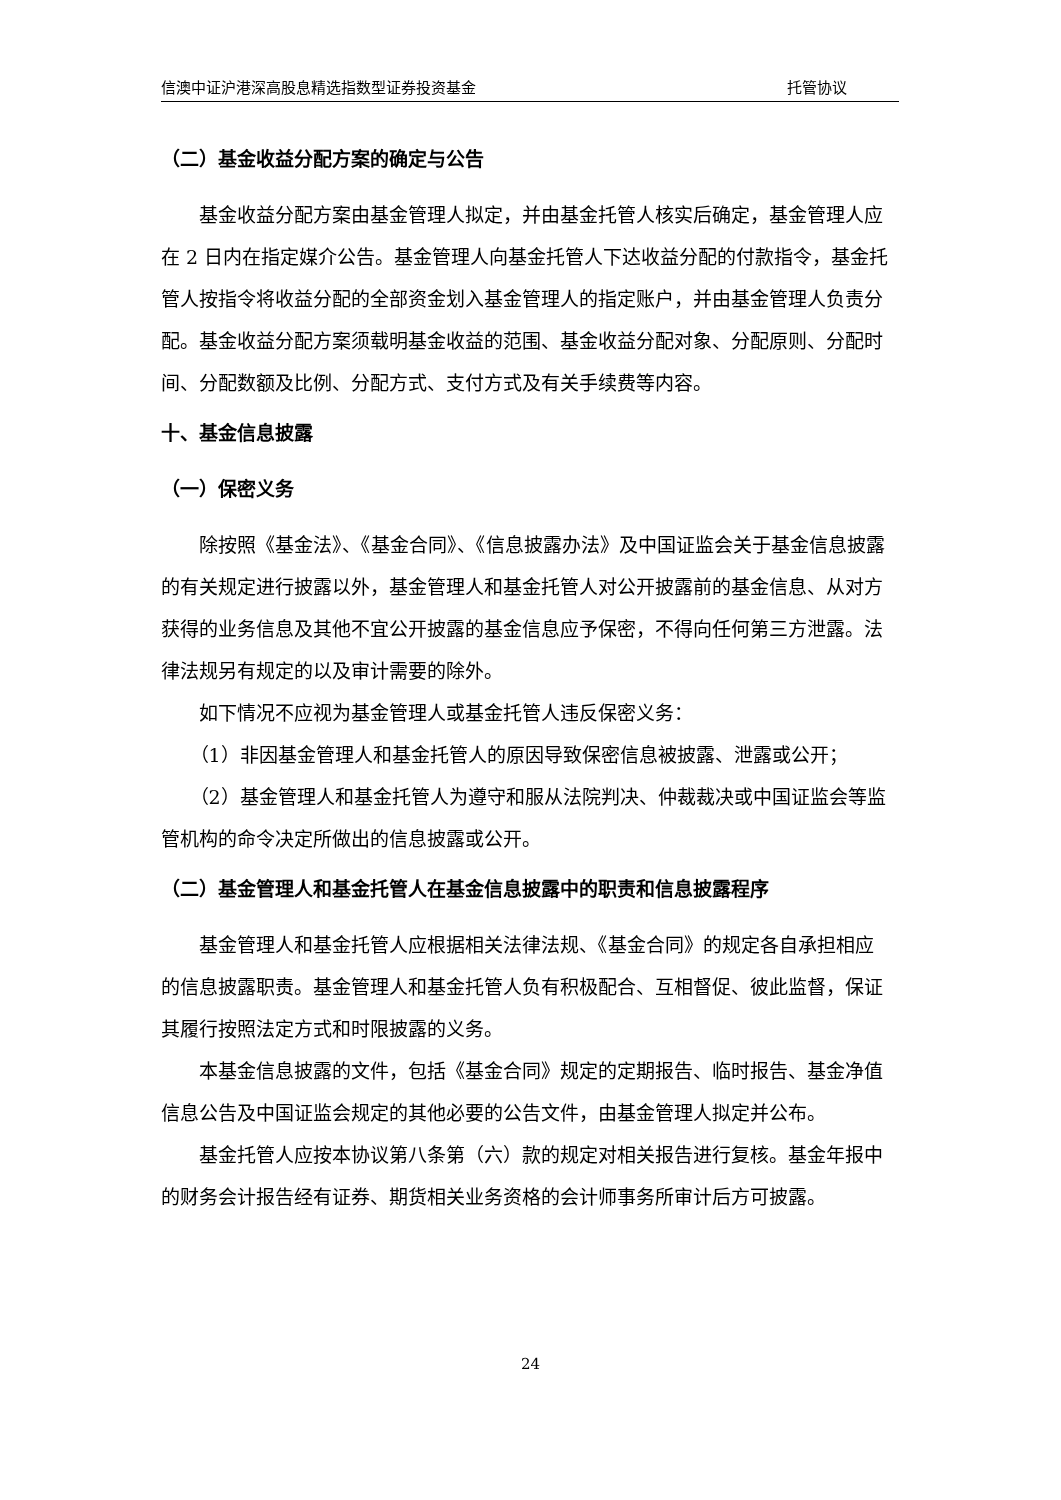信澳中证沪港深高股息精选指数型证券投资基金 托管协议
（二）基金收益分配方案的确定与公告
基金收益分配方案由基金管理人拟定，并由基金托管人核实后确定，基金管理人应在 2 日内在指定媒介公告。基金管理人向基金托管人下达收益分配的付款指令，基金托管人按指令将收益分配的全部资金划入基金管理人的指定账户，并由基金管理人负责分配。基金收益分配方案须载明基金收益的范围、基金收益分配对象、分配原则、分配时间、分配数额及比例、分配方式、支付方式及有关手续费等内容。
十、基金信息披露
（一）保密义务
除按照《基金法》、《基金合同》、《信息披露办法》及中国证监会关于基金信息披露的有关规定进行披露以外，基金管理人和基金托管人对公开披露前的基金信息、从对方获得的业务信息及其他不宜公开披露的基金信息应予保密，不得向任何第三方泄露。法律法规另有规定的以及审计需要的除外。
如下情况不应视为基金管理人或基金托管人违反保密义务：
（1）非因基金管理人和基金托管人的原因导致保密信息被披露、泄露或公开；
（2）基金管理人和基金托管人为遵守和服从法院判决、仲裁裁决或中国证监会等监管机构的命令决定所做出的信息披露或公开。
（二）基金管理人和基金托管人在基金信息披露中的职责和信息披露程序
基金管理人和基金托管人应根据相关法律法规、《基金合同》的规定各自承担相应的信息披露职责。基金管理人和基金托管人负有积极配合、互相督促、彼此监督，保证其履行按照法定方式和时限披露的义务。
本基金信息披露的文件，包括《基金合同》规定的定期报告、临时报告、基金净值信息公告及中国证监会规定的其他必要的公告文件，由基金管理人拟定并公布。
基金托管人应按本协议第八条第（六）款的规定对相关报告进行复核。基金年报中的财务会计报告经有证券、期货相关业务资格的会计师事务所审计后方可披露。
24